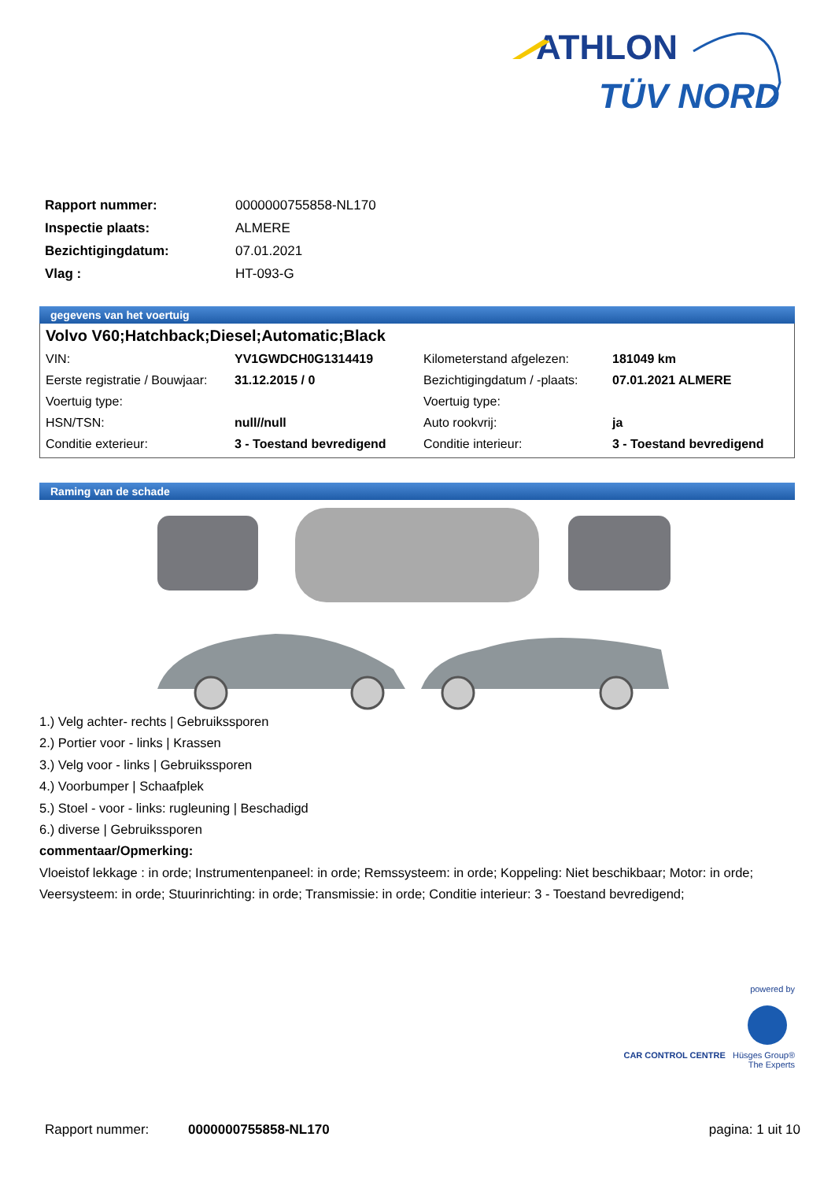ATHLON
TÜV NORD
| Rapport nummer: | 0000000755858-NL170 |
| Inspectie plaats: | ALMERE |
| Bezichtigingdatum: | 07.01.2021 |
| Vlag : | HT-093-G |
gegevens van het voertuig
Volvo V60;Hatchback;Diesel;Automatic;Black
| VIN: | YV1GWDCH0G1314419 | Kilometerstand afgelezen: | 181049 km |
| Eerste registratie / Bouwjaar: | 31.12.2015 / 0 | Bezichtigingdatum / -plaats: | 07.01.2021 ALMERE |
| Voertuig type: | | Voertuig type: | |
| HSN/TSN: | null//null | Auto rookvrij: | ja |
| Conditie exterieur: | 3 - Toestand bevredigend | Conditie interieur: | 3 - Toestand bevredigend |
Raming van de schade
1.) Velg achter- rechts | Gebruikssporen
2.) Portier voor - links | Krassen
3.) Velg voor - links | Gebruikssporen
4.) Voorbumper | Schaafplek
5.) Stoel - voor - links: rugleuning | Beschadigd
6.) diverse | Gebruikssporen
commentaar/Opmerking:
Vloeistof lekkage : in orde; Instrumentenpaneel: in orde; Remssysteem: in orde; Koppeling: Niet beschikbaar; Motor: in orde; Veersysteem: in orde; Stuurinrichting: in orde; Transmissie: in orde; Conditie interieur: 3 - Toestand bevredigend;
powered by
CAR CONTROL CENTRE Hüsges Group® The Experts
Rapport nummer: 0000000755858-NL170 pagina: 1 uit 10